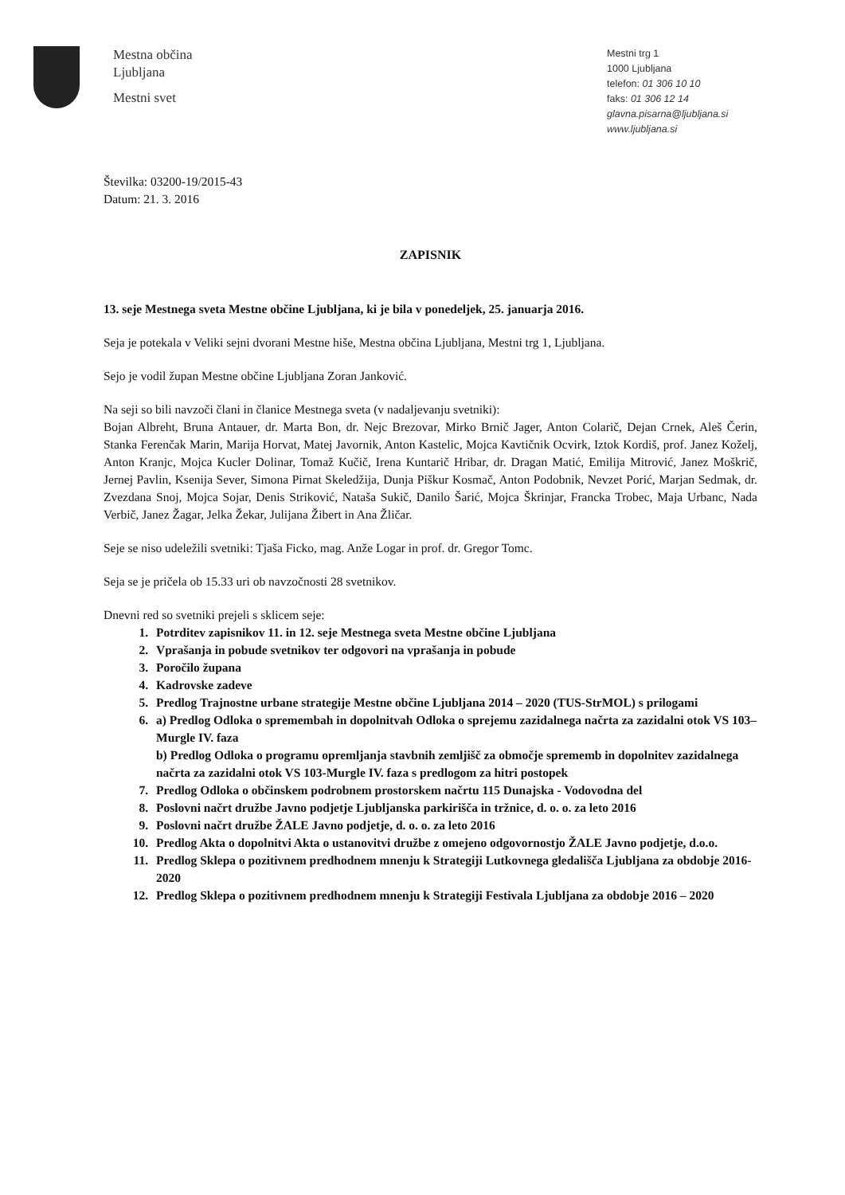Mestna občina
Ljubljana
Mestni svet
Mestni trg 1
1000 Ljubljana
telefon: 01 306 10 10
faks: 01 306 12 14
glavna.pisarna@ljubljana.si
www.ljubljana.si
Številka: 03200-19/2015-43
Datum: 21. 3. 2016
ZAPISNIK
13. seje Mestnega sveta Mestne občine Ljubljana, ki je bila v ponedeljek, 25. januarja 2016.
Seja je potekala v Veliki sejni dvorani Mestne hiše, Mestna občina Ljubljana, Mestni trg 1, Ljubljana.
Sejo je vodil župan Mestne občine Ljubljana Zoran Janković.
Na seji so bili navzoči člani in članice Mestnega sveta (v nadaljevanju svetniki):
Bojan Albreht, Bruna Antauer, dr. Marta Bon, dr. Nejc Brezovar, Mirko Brnič Jager, Anton Colarič, Dejan Crnek, Aleš Čerin, Stanka Ferenčak Marin, Marija Horvat, Matej Javornik, Anton Kastelic, Mojca Kavtičnik Ocvirk, Iztok Kordiš, prof. Janez Koželj, Anton Kranjc, Mojca Kucler Dolinar, Tomaž Kučič, Irena Kuntarič Hribar, dr. Dragan Matić, Emilija Mitrović, Janez Moškrič, Jernej Pavlin, Ksenija Sever, Simona Pirnat Skeledžija, Dunja Piškur Kosmač, Anton Podobnik, Nevzet Porić, Marjan Sedmak, dr. Zvezdana Snoj, Mojca Sojar, Denis Striković, Nataša Sukič, Danilo Šarić, Mojca Škrinjar, Francka Trobec, Maja Urbanc, Nada Verbič, Janez Žagar, Jelka Žekar, Julijana Žibert in Ana Žličar.
Seje se niso udeležili svetniki: Tjaša Ficko, mag. Anže Logar in prof. dr. Gregor Tomc.
Seja se je pričela ob 15.33 uri ob navzočnosti 28 svetnikov.
Dnevni red so svetniki prejeli s sklicem seje:
1. Potrditev zapisnikov 11. in 12. seje Mestnega sveta Mestne občine Ljubljana
2. Vprašanja in pobude svetnikov ter odgovori na vprašanja in pobude
3. Poročilo župana
4. Kadrovske zadeve
5. Predlog Trajnostne urbane strategije Mestne občine Ljubljana 2014 – 2020 (TUS-StrMOL) s prilogami
6. a) Predlog Odloka o spremembah in dopolnitvah Odloka o sprejemu zazidalnega načrta za zazidalni otok VS 103–Murgle IV. faza
b) Predlog Odloka o programu opremljanja stavbnih zemljišč za območje sprememb in dopolnitev zazidalnega načrta za zazidalni otok VS 103-Murgle IV. faza s predlogom za hitri postopek
7. Predlog Odloka o občinskem podrobnem prostorskem načrtu 115 Dunajska - Vodovodna del
8. Poslovni načrt družbe Javno podjetje Ljubljanska parkirišča in tržnice, d. o. o. za leto 2016
9. Poslovni načrt družbe ŽALE Javno podjetje, d. o. o. za leto 2016
10. Predlog Akta o dopolnitvi Akta o ustanovitvi družbe z omejeno odgovornostjo ŽALE Javno podjetje, d.o.o.
11. Predlog Sklepa o pozitivnem predhodnem mnenju k Strategiji Lutkovnega gledališča Ljubljana za obdobje 2016-2020
12. Predlog Sklepa o pozitivnem predhodnem mnenju k Strategiji Festivala Ljubljana za obdobje 2016 – 2020